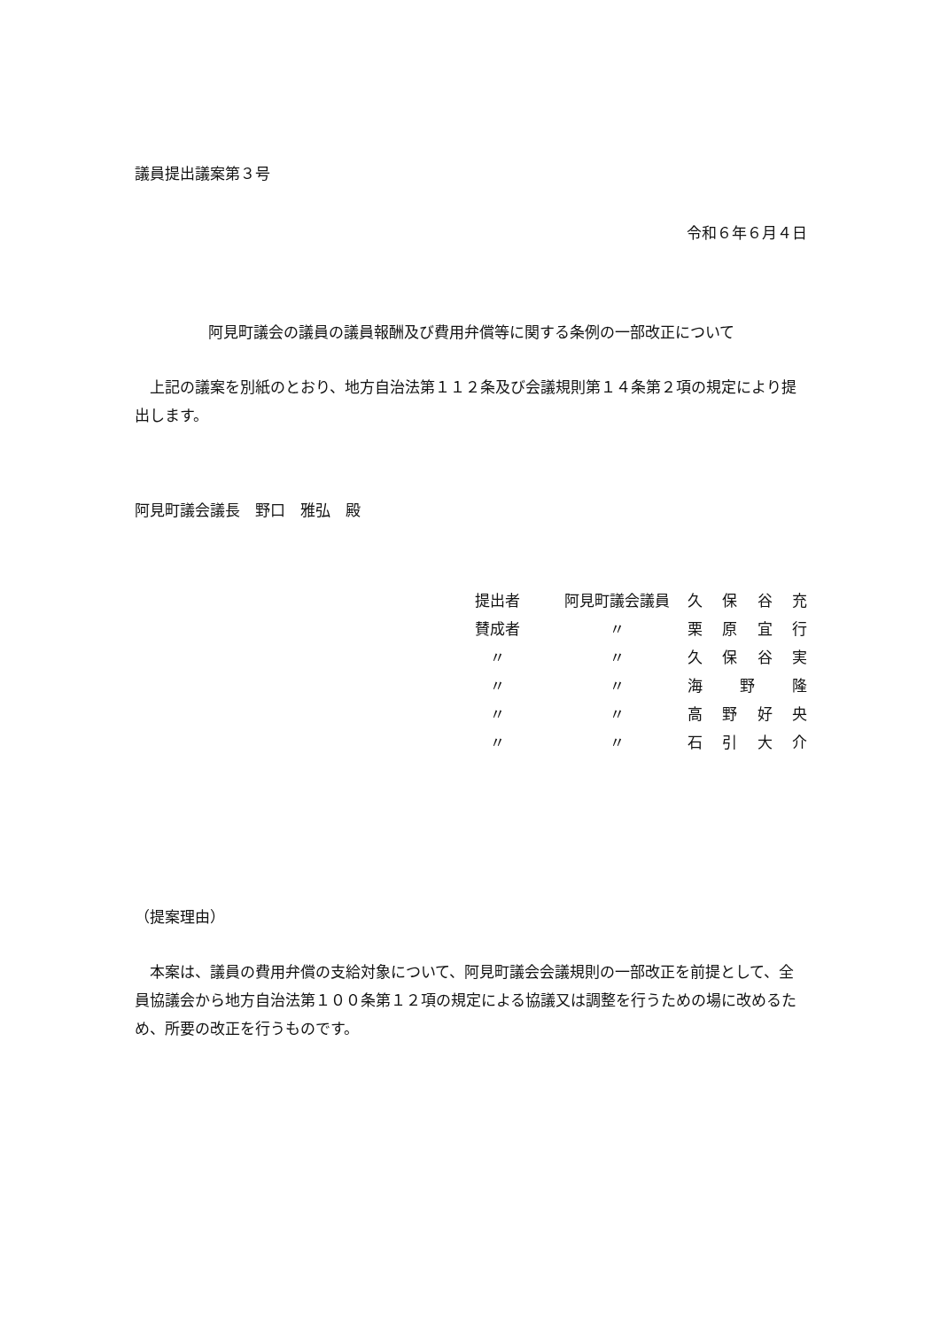議員提出議案第３号
令和６年６月４日
阿見町議会の議員の議員報酬及び費用弁償等に関する条例の一部改正について
　上記の議案を別紙のとおり、地方自治法第１１２条及び会議規則第１４条第２項の規定により提出します。
阿見町議会議長　野口　雅弘　殿
| 提出者 | 阿見町議会議員 | 久 保 谷 充 |
| 賛成者 | 〃 | 栗 原 宜 行 |
| 〃 | 〃 | 久 保 谷 実 |
| 〃 | 〃 | 海 野 隆 |
| 〃 | 〃 | 高 野 好 央 |
| 〃 | 〃 | 石 引 大 介 |
（提案理由）
　本案は、議員の費用弁償の支給対象について、阿見町議会会議規則の一部改正を前提として、全員協議会から地方自治法第１００条第１２項の規定による協議又は調整を行うための場に改めるため、所要の改正を行うものです。